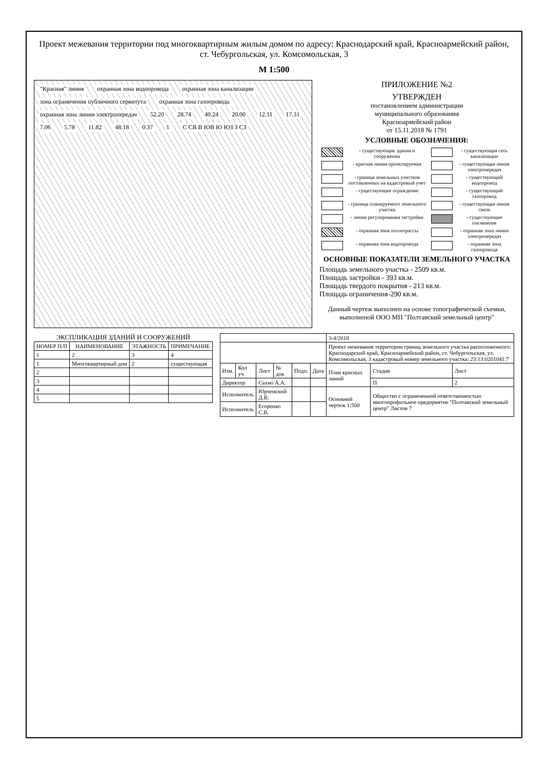Проект межевания территории под многоквартирным жилым домом по адресу: Краснодарский край, Красноармейский район, ст. Чебургольская, ул. Комсомольская, 3
М 1:500
"Красная" линия охранная зона водопровода охранная зона канализации зона ограничения публичного сервитута охранная зона газопровода охранная зона линии электропередач 52.20 28.74 40.24 20.00 12.11 17.31 7.06 5.78 11.82 48.18 0.37 1 С СВ В ЮВ Ю ЮЗ З СЗ
ПРИЛОЖЕНИЕ №2
УТВЕРЖДЕН
постановлением администрации
муниципального образования
Красноармейский район
от 15.11.2018 № 1791
УСЛОВНЫЕ ОБОЗНАЧЕНИЯ:
| | - существующие здания и сооружения | | - существующая сеть канализации |
| | - красная линия проектируемая | | - существующая линия электропередач |
| | - граница земельных участков поставленных на кадастровый учет | | - существующий водопровод |
| | - существующее ограждение | | - существующий газопровод |
| | - граница планируемого земельного участка | | - существующая линия связи |
| | - линия регулирования застройки | | - существующее озеленение |
| | - охранная зона теплотрассы | | - охранная зона линии электропередач |
| | - охранная зона водопровода | | - охранная зона газопровода |
ОСНОВНЫЕ ПОКАЗАТЕЛИ ЗЕМЕЛЬНОГО УЧАСТКА
Площадь земельного участка - 2509 кв.м.
Площадь застройки - 393 кв.м.
Площадь твердого покрытия - 213 кв.м.
Площадь ограничения-290 кв.м.
Данный чертеж выполнен на основе топографической съемки, выполненой ООО МП "Полтавский земельный центр"
ЭКСПЛИКАЦИЯ ЗДАНИЙ И СООРУЖЕНИЙ
| НОМЕР П/П | НАИМЕНОВАНИЕ | ЭТАЖНОСТЬ | ПРИМЕЧАНИЕ |
| --- | --- | --- | --- |
| 1 | 2 | 3 | 4 |
| 1 | Многоквартирный дом | 2 | существующая |
| 2 | | | |
| 3 | | | |
| 4 | | | |
| 5 | | | |
| | | | | | | 3-4/2018 | | |
| | | | | | | Проект межевания территории границ земельного участка расположенного: Краснодарский край, Красноармейский район, ст. Чебургольская, ул. Комсомольская, 3 кадастровый номер земельного участка: 23:13:0201041:7 | | |
| Изм. | Кол уч | Лист | № док | Подп. | Дата | План красных линий | Стадия | Лист |
| Директор | | Сахно А.А. | | | | | П | 2 |
| Исполнитель | | Юрченский Д.В. | | | | Основной чертеж 1:500 | Общество с ограниченной ответственностью многопрофильное предприятие "Полтавский земельный центр" Листов 7 | |
| Исполнитель | | Егоренко С.В. | | | | | | |